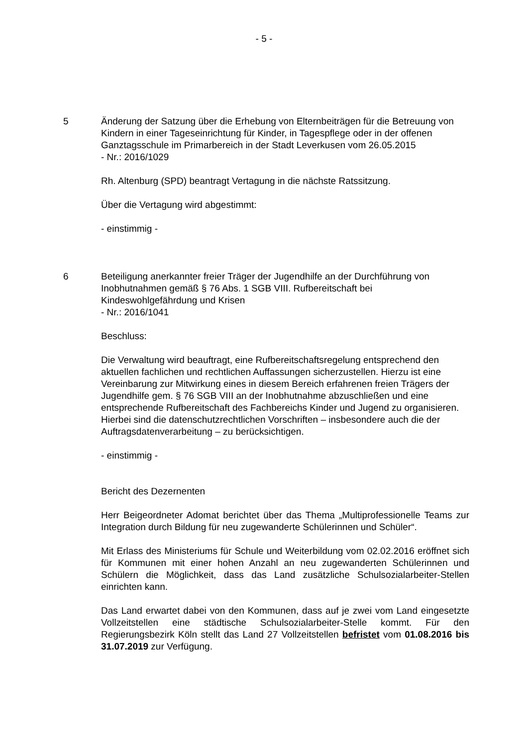- 5 -
5 Änderung der Satzung über die Erhebung von Elternbeiträgen für die Betreuung von Kindern in einer Tageseinrichtung für Kinder, in Tagespflege oder in der offenen Ganztagsschule im Primarbereich in der Stadt Leverkusen vom 26.05.2015
- Nr.: 2016/1029
Rh. Altenburg (SPD) beantragt Vertagung in die nächste Ratssitzung.
Über die Vertagung wird abgestimmt:
- einstimmig -
6 Beteiligung anerkannter freier Träger der Jugendhilfe an der Durchführung von Inobhutnahmen gemäß § 76 Abs. 1 SGB VIII. Rufbereitschaft bei Kindeswohlgefährdung und Krisen
- Nr.: 2016/1041
Beschluss:
Die Verwaltung wird beauftragt, eine Rufbereitschaftsregelung entsprechend den aktuellen fachlichen und rechtlichen Auffassungen sicherzustellen. Hierzu ist eine Vereinbarung zur Mitwirkung eines in diesem Bereich erfahrenen freien Trägers der Jugendhilfe gem. § 76 SGB VIII an der Inobhutnahme abzuschließen und eine entsprechende Rufbereitschaft des Fachbereichs Kinder und Jugend zu organisieren. Hierbei sind die datenschutzrechtlichen Vorschriften – insbesondere auch die der Auftragsdatenverarbeitung – zu berücksichtigen.
- einstimmig -
Bericht des Dezernenten
Herr Beigeordneter Adomat berichtet über das Thema „Multiprofessionelle Teams zur Integration durch Bildung für neu zugewanderte Schülerinnen und Schüler“.
Mit Erlass des Ministeriums für Schule und Weiterbildung vom 02.02.2016 eröffnet sich für Kommunen mit einer hohen Anzahl an neu zugewanderten Schülerinnen und Schülern die Möglichkeit, dass das Land zusätzliche Schulsozialarbeiter-Stellen einrichten kann.
Das Land erwartet dabei von den Kommunen, dass auf je zwei vom Land eingesetzte Vollzeitstellen eine städtische Schulsozialarbeiter-Stelle kommt. Für den Regierungsbezirk Köln stellt das Land 27 Vollzeitstellen befristet vom 01.08.2016 bis 31.07.2019 zur Verfügung.